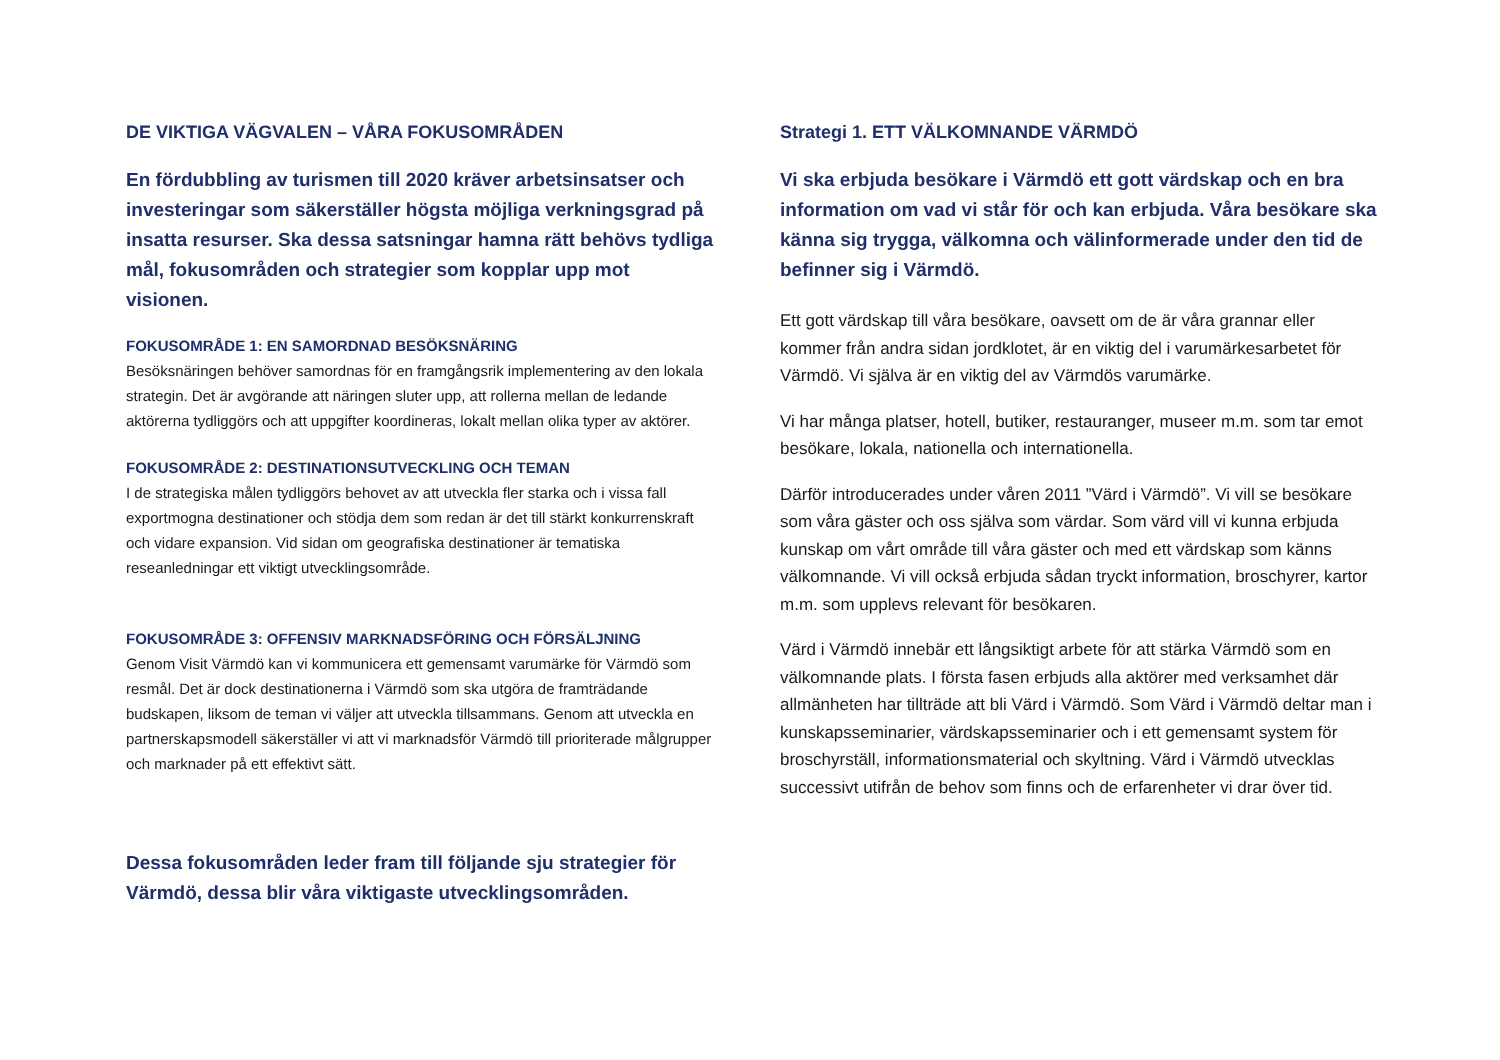DE VIKTIGA VÄGVALEN – VÅRA FOKUSOMRÅDEN
En fördubbling av turismen till 2020 kräver arbetsinsatser och investeringar som säkerställer högsta möjliga verkningsgrad på insatta resurser. Ska dessa satsningar hamna rätt behövs tydliga mål, fokusområden och strategier som kopplar upp mot visionen.
FOKUSOMRÅDE 1: EN SAMORDNAD BESÖKSNÄRING
Besöksnäringen behöver samordnas för en framgångsrik implementering av den lokala strategin. Det är avgörande att näringen sluter upp, att rollerna mellan de ledande aktörerna tydliggörs och att uppgifter koordineras, lokalt mellan olika typer av aktörer.
FOKUSOMRÅDE 2: DESTINATIONSUTVECKLING OCH TEMAN
I de strategiska målen tydliggörs behovet av att utveckla fler starka och i vissa fall exportmogna destinationer och stödja dem som redan är det till stärkt konkurrenskraft och vidare expansion. Vid sidan om geografiska destinationer är tematiska reseanledningar ett viktigt utvecklingsområde.
FOKUSOMRÅDE 3: OFFENSIV MARKNADSFÖRING OCH FÖRSÄLJNING
Genom Visit Värmdö kan vi kommunicera ett gemensamt varumärke för Värmdö som resmål. Det är dock destinationerna i Värmdö som ska utgöra de framträdande budskapen, liksom de teman vi väljer att utveckla tillsammans. Genom att utveckla en partnerskapsmodell säkerställer vi att vi marknadsför Värmdö till prioriterade målgrupper och marknader på ett effektivt sätt.
Dessa fokusområden leder fram till följande sju strategier för Värmdö, dessa blir våra viktigaste utvecklingsområden.
Strategi 1. ETT VÄLKOMNANDE VÄRMDÖ
Vi ska erbjuda besökare i Värmdö ett gott värdskap och en bra information om vad vi står för och kan erbjuda. Våra besökare ska känna sig trygga, välkomna och välinformerade under den tid de befinner sig i Värmdö.
Ett gott värdskap till våra besökare, oavsett om de är våra grannar eller kommer från andra sidan jordklotet, är en viktig del i varumärkesarbetet för Värmdö. Vi själva är en viktig del av Värmdös varumärke.
Vi har många platser, hotell, butiker, restauranger, museer m.m. som tar emot besökare, lokala, nationella och internationella.
Därför introducerades under våren 2011 ”Värd i Värmdö”. Vi vill se besökare som våra gäster och oss själva som värdar. Som värd vill vi kunna erbjuda kunskap om vårt område till våra gäster och med ett värdskap som känns välkomnande. Vi vill också erbjuda sådan tryckt information, broschyrer, kartor m.m. som upplevs relevant för besökaren.
Värd i Värmdö innebär ett långsiktigt arbete för att stärka Värmdö som en välkomnande plats. I första fasen erbjuds alla aktörer med verksamhet där allmänheten har tillträde att bli Värd i Värmdö. Som Värd i Värmdö deltar man i kunskapsseminarier, värdskapsseminarier och i ett gemensamt system för broschyrställ, informationsmaterial och skyltning. Värd i Värmdö utvecklas successivt utifrån de behov som finns och de erfarenheter vi drar över tid.